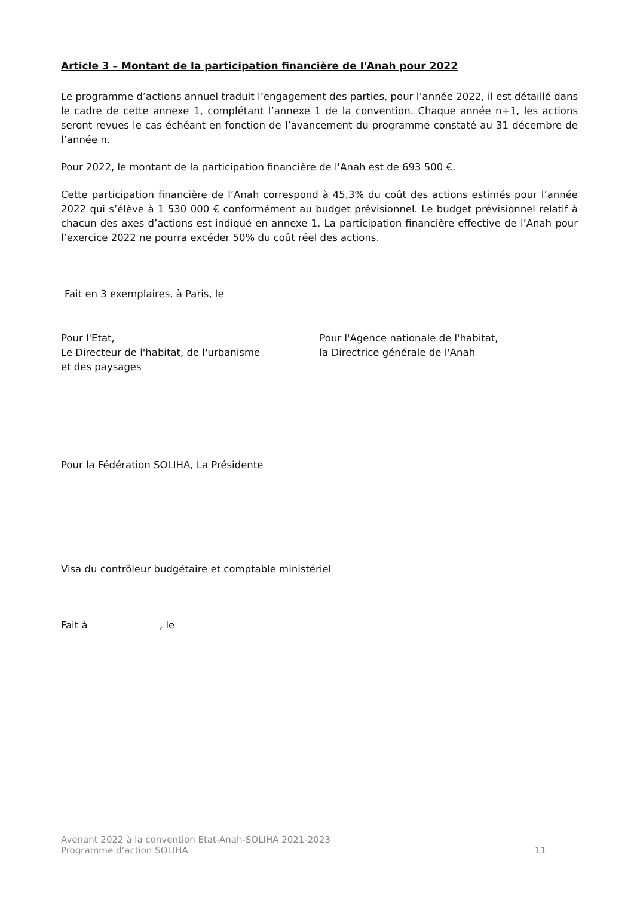Article 3 – Montant de la participation financière de l'Anah pour 2022
Le programme d’actions annuel traduit l’engagement des parties, pour l’année 2022, il est détaillé dans le cadre de cette annexe 1, complétant l’annexe 1 de la convention. Chaque année n+1, les actions seront revues le cas échéant en fonction de l’avancement du programme constaté au 31 décembre de l’année n.
Pour 2022, le montant de la participation financière de l'Anah est de 693 500 €.
Cette participation financière de l’Anah correspond à 45,3% du coût des actions estimés pour l’année 2022 qui s’élève à 1 530 000 € conformément au budget prévisionnel. Le budget prévisionnel relatif à chacun des axes d’actions est indiqué en annexe 1. La participation financière effective de l’Anah pour l’exercice 2022 ne pourra excéder 50% du coût réel des actions.
Fait en 3 exemplaires, à Paris, le
Pour l'Etat,
Le Directeur de l'habitat, de l'urbanisme
et des paysages
Pour l'Agence nationale de l'habitat,
la Directrice générale de l'Anah
Pour la Fédération SOLIHA, La Présidente
Visa du contrôleur budgétaire et comptable ministériel
Fait à , le
Avenant 2022 à la convention Etat-Anah-SOLIHA 2021-2023
Programme d’action SOLIHA
11